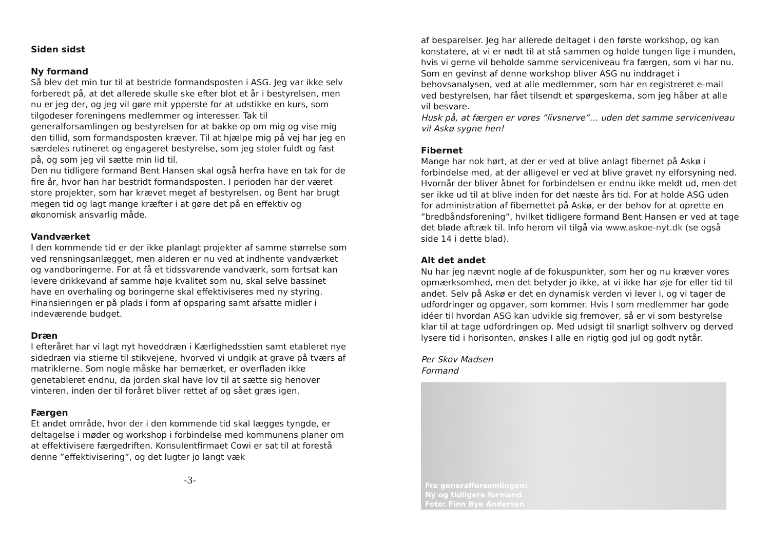Siden sidst
Ny formand
Så blev det min tur til at bestride formandsposten i ASG. Jeg var ikke selv forberedt på, at det allerede skulle ske efter blot et år i bestyrelsen, men nu er jeg der, og jeg vil gøre mit ypperste for at udstikke en kurs, som tilgodeser foreningens medlemmer og interesser. Tak til generalforsamlingen og bestyrelsen for at bakke op om mig og vise mig den tillid, som formandsposten kræver. Til at hjælpe mig på vej har jeg en særdeles rutineret og engageret bestyrelse, som jeg stoler fuldt og fast på, og som jeg vil sætte min lid til.
Den nu tidligere formand Bent Hansen skal også herfra have en tak for de fire år, hvor han har bestridt formandsposten. I perioden har der været store projekter, som har krævet meget af bestyrelsen, og Bent har brugt megen tid og lagt mange kræfter i at gøre det på en effektiv og økonomisk ansvarlig måde.
Vandværket
I den kommende tid er der ikke planlagt projekter af samme størrelse som ved rensningsanlægget, men alderen er nu ved at indhente vandværket og vandboringerne. For at få et tidssvarende vandværk, som fortsat kan levere drikkevand af samme høje kvalitet som nu, skal selve bassinet have en overhaling og boringerne skal effektiviseres med ny styring. Finansieringen er på plads i form af opsparing samt afsatte midler i indeværende budget.
Dræn
I efteråret har vi lagt nyt hoveddræn i Kærlighedsstien samt etableret nye sidedræn via stierne til stikvejene, hvorved vi undgik at grave på tværs af matriklerne. Som nogle måske har bemærket, er overfladen ikke genetableret endnu, da jorden skal have lov til at sætte sig henover vinteren, inden der til foråret bliver rettet af og sået græs igen.
Færgen
Et andet område, hvor der i den kommende tid skal lægges tyngde, er deltagelse i møder og workshop i forbindelse med kommunens planer om at effektivisere færgedriften. Konsulentfirmaet Cowi er sat til at forestå denne ”effektivisering”, og det lugter jo langt væk
-3-
af besparelser. Jeg har allerede deltaget i den første workshop, og kan konstatere, at vi er nødt til at stå sammen og holde tungen lige i munden, hvis vi gerne vil beholde samme serviceniveau fra færgen, som vi har nu. Som en gevinst af denne workshop bliver ASG nu inddraget i behovsanalysen, ved at alle medlemmer, som har en registreret e-mail ved bestyrelsen, har fået tilsendt et spørgeskema, som jeg håber at alle vil besvare.
Husk på, at færgen er vores ”livsnerve”… uden det samme serviceniveau vil Askø sygne hen!
Fibernet
Mange har nok hørt, at der er ved at blive anlagt fibernet på Askø i forbindelse med, at der alligevel er ved at blive gravet ny elforsyning ned. Hvornår der bliver åbnet for forbindelsen er endnu ikke meldt ud, men det ser ikke ud til at blive inden for det næste års tid. For at holde ASG uden for administration af fibernettet på Askø, er der behov for at oprette en ”bredbåndsforening”, hvilket tidligere formand Bent Hansen er ved at tage det bløde aftræk til. Info herom vil tilgå via www.askoe-nyt.dk (se også side 14 i dette blad).
Alt det andet
Nu har jeg nævnt nogle af de fokuspunkter, som her og nu kræver vores opmærksomhed, men det betyder jo ikke, at vi ikke har øje for eller tid til andet. Selv på Askø er det en dynamisk verden vi lever i, og vi tager de udfordringer og opgaver, som kommer. Hvis I som medlemmer har gode idéer til hvordan ASG kan udvikle sig fremover, så er vi som bestyrelse klar til at tage udfordringen op. Med udsigt til snarligt solhverv og derved lysere tid i horisonten, ønskes I alle en rigtig god jul og godt nytår.
Per Skov Madsen
Formand
Fra generalforsamlingen:
Ny og tidligere formand
Foto: Finn Bye Andersen